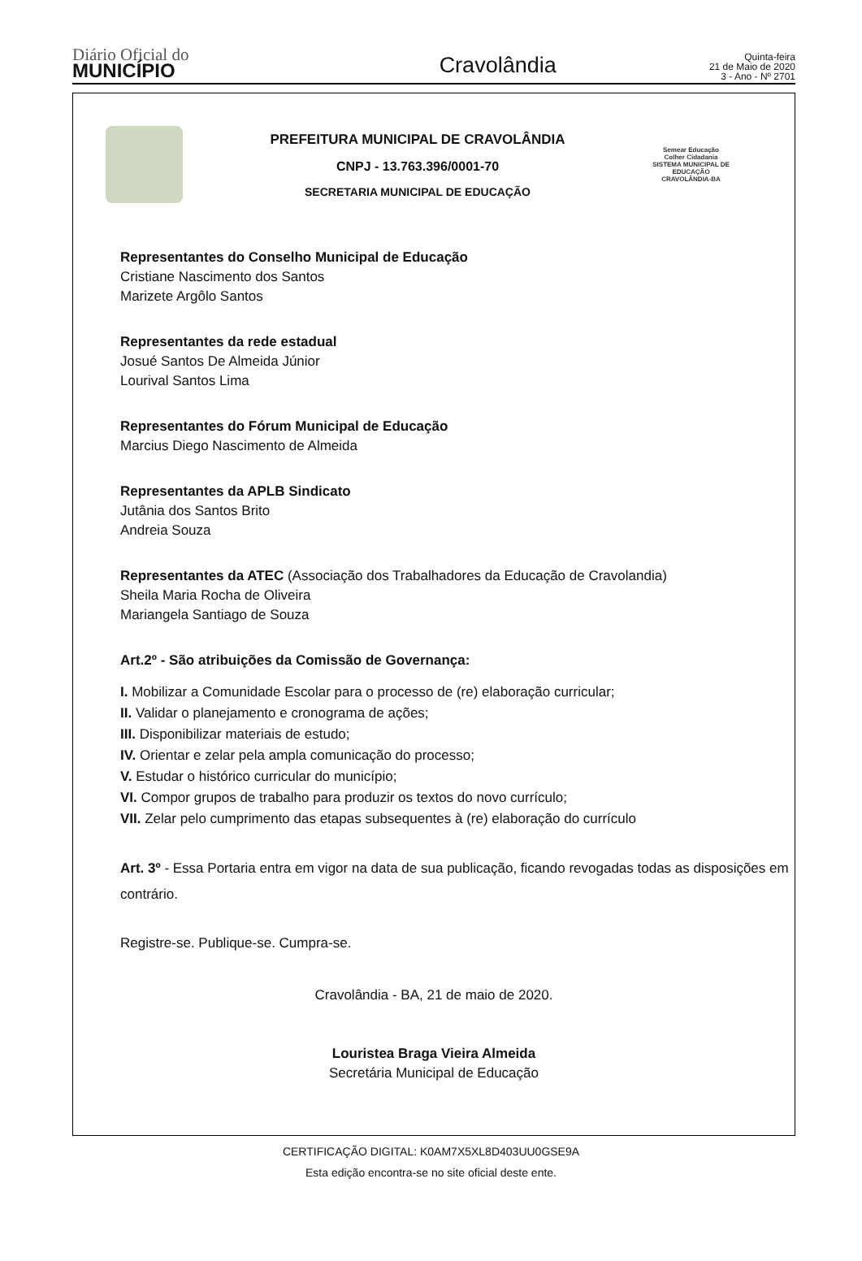Diário Oficial do
MUNICÍPIO
Cravolândia
Quinta-feira
21 de Maio de 2020
3 - Ano - Nº 2701
PREFEITURA MUNICIPAL DE CRAVOLÂNDIA
CNPJ - 13.763.396/0001-70
SECRETARIA MUNICIPAL DE EDUCAÇÃO
Semear Educação Colher Cidadania
SISTEMA MUNICIPAL DE EDUCAÇÃO CRAVOLÂNDIA-BA
Representantes do Conselho Municipal de Educação
Cristiane Nascimento dos Santos
Marizete Argôlo Santos
Representantes da rede estadual
Josué Santos De Almeida Júnior
Lourival Santos Lima
Representantes do Fórum Municipal de Educação
Marcius Diego Nascimento de Almeida
Representantes da APLB Sindicato
Jutânia dos Santos Brito
Andreia Souza
Representantes da ATEC (Associação dos Trabalhadores da Educação de Cravolandia)
Sheila Maria Rocha de Oliveira
Mariangela Santiago de Souza
Art.2º - São atribuições da Comissão de Governança:
I. Mobilizar a Comunidade Escolar para o processo de (re) elaboração curricular;
II. Validar o planejamento e cronograma de ações;
III. Disponibilizar materiais de estudo;
IV. Orientar e zelar pela ampla comunicação do processo;
V. Estudar o histórico curricular do município;
VI. Compor grupos de trabalho para produzir os textos do novo currículo;
VII. Zelar pelo cumprimento das etapas subsequentes à (re) elaboração do currículo
Art. 3º - Essa Portaria entra em vigor na data de sua publicação, ficando revogadas todas as disposições em contrário.
Registre-se. Publique-se. Cumpra-se.
Cravolândia - BA, 21 de maio de 2020.
Louristea Braga Vieira Almeida
Secretária Municipal de Educação
CERTIFICAÇÃO DIGITAL: K0AM7X5XL8D403UU0GSE9A
Esta edição encontra-se no site oficial deste ente.